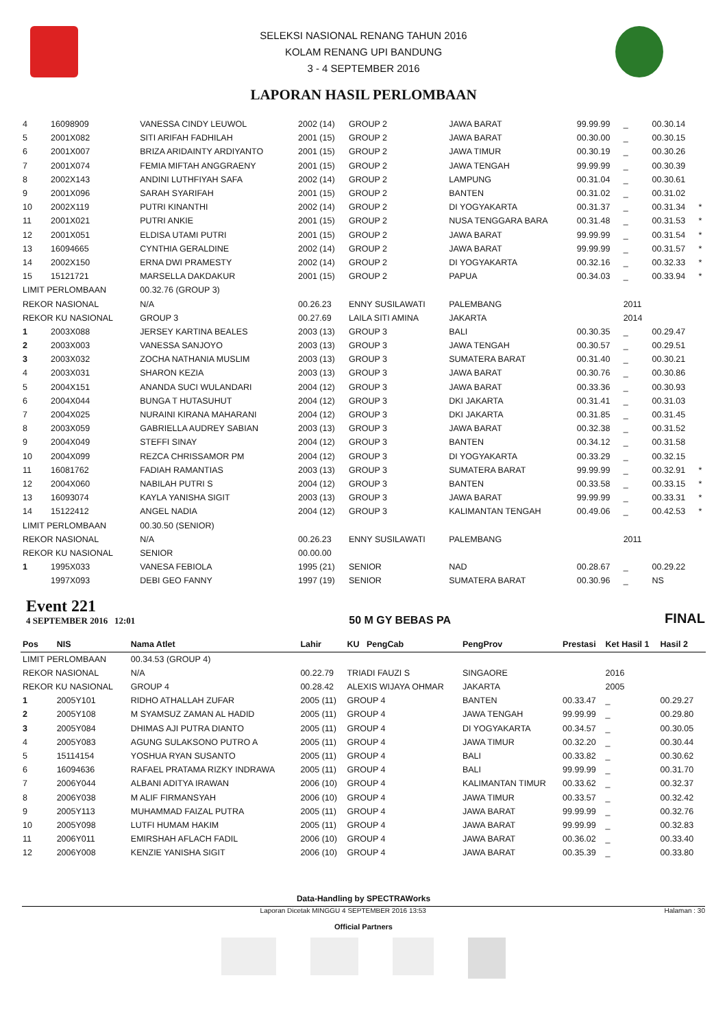SELEKSI NASIONAL RENANG TAHUN 2016
KOLAM RENANG UPI BANDUNG
3 - 4 SEPTEMBER 2016
LAPORAN HASIL PERLOMBAAN
| 4 | 16098909 | VANESSA CINDY LEUWOL | 2002 (14) | GROUP 2 | JAWA BARAT | 99.99.99 | _ | 00.30.14 | |
| 5 | 2001X082 | SITI ARIFAH FADHILAH | 2001 (15) | GROUP 2 | JAWA BARAT | 00.30.00 | _ | 00.30.15 | |
| 6 | 2001X007 | BRIZA ARIDAINTY ARDIYANTO | 2001 (15) | GROUP 2 | JAWA TIMUR | 00.30.19 | _ | 00.30.26 | |
| 7 | 2001X074 | FEMIA MIFTAH ANGGRAENY | 2001 (15) | GROUP 2 | JAWA TENGAH | 99.99.99 | _ | 00.30.39 | |
| 8 | 2002X143 | ANDINI LUTHFIYAH SAFA | 2002 (14) | GROUP 2 | LAMPUNG | 00.31.04 | _ | 00.30.61 | |
| 9 | 2001X096 | SARAH SYARIFAH | 2001 (15) | GROUP 2 | BANTEN | 00.31.02 | _ | 00.31.02 | |
| 10 | 2002X119 | PUTRI KINANTHI | 2002 (14) | GROUP 2 | DI YOGYAKARTA | 00.31.37 | _ | 00.31.34 | * |
| 11 | 2001X021 | PUTRI ANKIE | 2001 (15) | GROUP 2 | NUSA TENGGARA BARA | 00.31.48 | _ | 00.31.53 | * |
| 12 | 2001X051 | ELDISA UTAMI PUTRI | 2001 (15) | GROUP 2 | JAWA BARAT | 99.99.99 | _ | 00.31.54 | * |
| 13 | 16094665 | CYNTHIA GERALDINE | 2002 (14) | GROUP 2 | JAWA BARAT | 99.99.99 | _ | 00.31.57 | * |
| 14 | 2002X150 | ERNA DWI PRAMESTY | 2002 (14) | GROUP 2 | DI YOGYAKARTA | 00.32.16 | _ | 00.32.33 | * |
| 15 | 15121721 | MARSELLA DAKDAKUR | 2001 (15) | GROUP 2 | PAPUA | 00.34.03 | _ | 00.33.94 | * |
| LIMIT PERLOMBAAN | | 00.32.76 (GROUP 3) | | | | | | | |
| REKOR NASIONAL | | N/A | 00.26.23 | ENNY SUSILAWATI | PALEMBANG | | 2011 | | |
| REKOR KU NASIONAL | | GROUP 3 | 00.27.69 | LAILA SITI AMINA | JAKARTA | | 2014 | | |
| 1 | 2003X088 | JERSEY KARTINA BEALES | 2003 (13) | GROUP 3 | BALI | 00.30.35 | _ | 00.29.47 | |
| 2 | 2003X003 | VANESSA SANJOYO | 2003 (13) | GROUP 3 | JAWA TENGAH | 00.30.57 | _ | 00.29.51 | |
| 3 | 2003X032 | ZOCHA NATHANIA MUSLIM | 2003 (13) | GROUP 3 | SUMATERA BARAT | 00.31.40 | _ | 00.30.21 | |
| 4 | 2003X031 | SHARON KEZIA | 2003 (13) | GROUP 3 | JAWA BARAT | 00.30.76 | _ | 00.30.86 | |
| 5 | 2004X151 | ANANDA SUCI WULANDARI | 2004 (12) | GROUP 3 | JAWA BARAT | 00.33.36 | _ | 00.30.93 | |
| 6 | 2004X044 | BUNGA T HUTASUHUT | 2004 (12) | GROUP 3 | DKI JAKARTA | 00.31.41 | _ | 00.31.03 | |
| 7 | 2004X025 | NURAINI KIRANA MAHARANI | 2004 (12) | GROUP 3 | DKI JAKARTA | 00.31.85 | _ | 00.31.45 | |
| 8 | 2003X059 | GABRIELLA AUDREY SABIAN | 2003 (13) | GROUP 3 | JAWA BARAT | 00.32.38 | _ | 00.31.52 | |
| 9 | 2004X049 | STEFFI SINAY | 2004 (12) | GROUP 3 | BANTEN | 00.34.12 | _ | 00.31.58 | |
| 10 | 2004X099 | REZCA CHRISSAMOR PM | 2004 (12) | GROUP 3 | DI YOGYAKARTA | 00.33.29 | _ | 00.32.15 | |
| 11 | 16081762 | FADIAH RAMANTIAS | 2003 (13) | GROUP 3 | SUMATERA BARAT | 99.99.99 | _ | 00.32.91 | * |
| 12 | 2004X060 | NABILAH PUTRI S | 2004 (12) | GROUP 3 | BANTEN | 00.33.58 | _ | 00.33.15 | * |
| 13 | 16093074 | KAYLA YANISHA SIGIT | 2003 (13) | GROUP 3 | JAWA BARAT | 99.99.99 | _ | 00.33.31 | * |
| 14 | 15122412 | ANGEL NADIA | 2004 (12) | GROUP 3 | KALIMANTAN TENGAH | 00.49.06 | _ | 00.42.53 | * |
| LIMIT PERLOMBAAN | | 00.30.50 (SENIOR) | | | | | | | |
| REKOR NASIONAL | | N/A | 00.26.23 | ENNY SUSILAWATI | PALEMBANG | | 2011 | | |
| REKOR KU NASIONAL | | SENIOR | 00.00.00 | | | | | | |
| 1 | 1995X033 | VANESA FEBIOLA | 1995 (21) | SENIOR | NAD | 00.28.67 | _ | 00.29.22 | |
| | 1997X093 | DEBI GEO FANNY | 1997 (19) | SENIOR | SUMATERA BARAT | 00.30.96 | _ | NS | |
Event 221
4 SEPTEMBER 2016 12:01
50 M GY BEBAS PA
FINAL
| Pos | NIS | Nama Atlet | Lahir | KU PengCab | PengProv | Prestasi | Ket Hasil 1 | Hasil 2 | |
| --- | --- | --- | --- | --- | --- | --- | --- | --- | --- |
| LIMIT PERLOMBAAN | | 00.34.53 (GROUP 4) | | | | | | | |
| REKOR NASIONAL | | N/A | 00.22.79 | TRIADI FAUZI S | SINGAORE | | 2016 | | |
| REKOR KU NASIONAL | | GROUP 4 | 00.28.42 | ALEXIS WIJAYA OHMAR | JAKARTA | | 2005 | | |
| 1 | 2005Y101 | RIDHO ATHALLAH ZUFAR | 2005 (11) | GROUP 4 | BANTEN | 00.33.47 | _ | 00.29.27 | |
| 2 | 2005Y108 | M SYAMSUZ ZAMAN AL HADID | 2005 (11) | GROUP 4 | JAWA TENGAH | 99.99.99 | _ | 00.29.80 | |
| 3 | 2005Y084 | DHIMAS AJI PUTRA DIANTO | 2005 (11) | GROUP 4 | DI YOGYAKARTA | 00.34.57 | _ | 00.30.05 | |
| 4 | 2005Y083 | AGUNG SULAKSONO PUTRO A | 2005 (11) | GROUP 4 | JAWA TIMUR | 00.32.20 | _ | 00.30.44 | |
| 5 | 15114154 | YOSHUA RYAN SUSANTO | 2005 (11) | GROUP 4 | BALI | 00.33.82 | _ | 00.30.62 | |
| 6 | 16094636 | RAFAEL PRATAMA RIZKY INDRAWA | 2005 (11) | GROUP 4 | BALI | 99.99.99 | _ | 00.31.70 | |
| 7 | 2006Y044 | ALBANI ADITYA IRAWAN | 2006 (10) | GROUP 4 | KALIMANTAN TIMUR | 00.33.62 | _ | 00.32.37 | |
| 8 | 2006Y038 | M ALIF FIRMANSYAH | 2006 (10) | GROUP 4 | JAWA TIMUR | 00.33.57 | _ | 00.32.42 | |
| 9 | 2005Y113 | MUHAMMAD FAIZAL PUTRA | 2005 (11) | GROUP 4 | JAWA BARAT | 99.99.99 | _ | 00.32.76 | |
| 10 | 2005Y098 | LUTFI HUMAM HAKIM | 2005 (11) | GROUP 4 | JAWA BARAT | 99.99.99 | _ | 00.32.83 | |
| 11 | 2006Y011 | EMIRSHAH AFLACH FADIL | 2006 (10) | GROUP 4 | JAWA BARAT | 00.36.02 | _ | 00.33.40 | |
| 12 | 2006Y008 | KENZIE YANISHA SIGIT | 2006 (10) | GROUP 4 | JAWA BARAT | 00.35.39 | _ | 00.33.80 | |
Data-Handling by SPECTRAWorks
Laporan Dicetak MINGGU 4 SEPTEMBER 2016 13:53 Halaman : 30
Official Partners